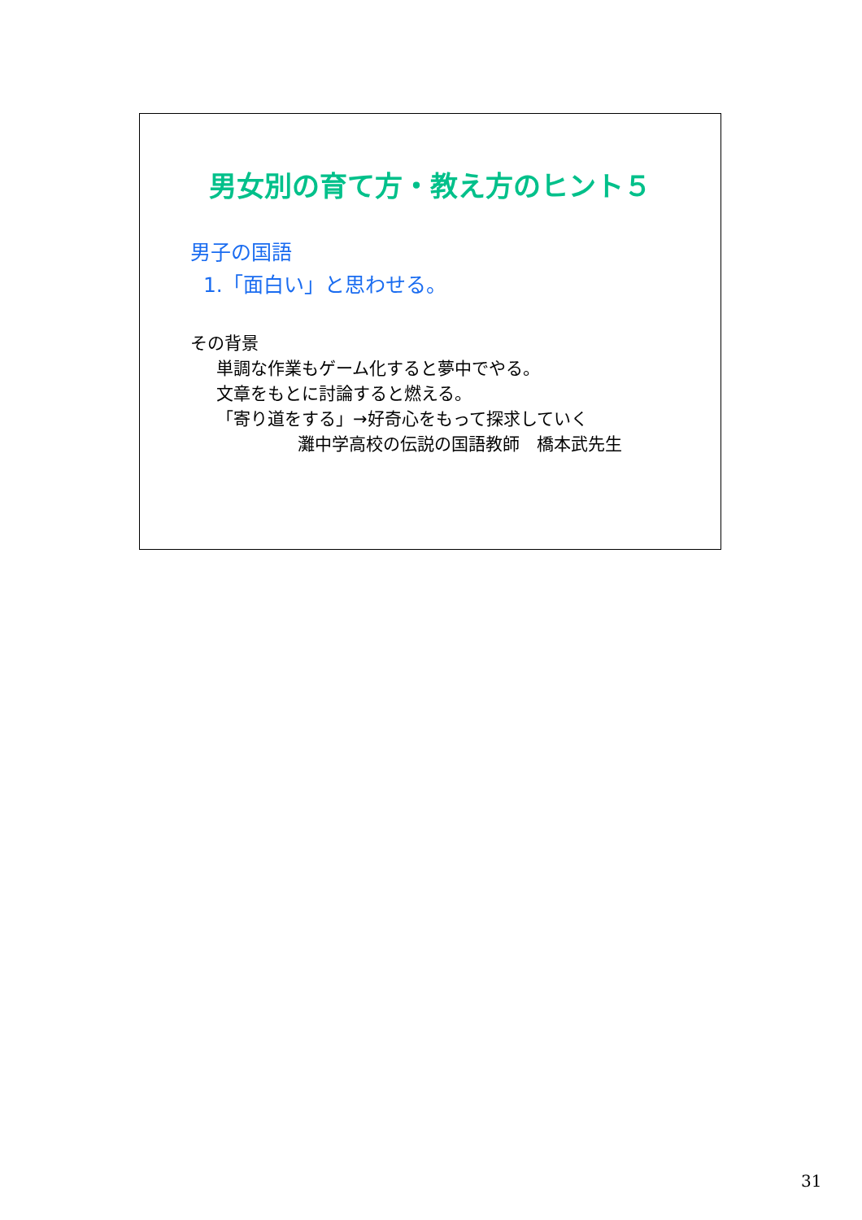男女別の育て方・教え方のヒント５
男子の国語
1.「面白い」と思わせる。
その背景
単調な作業もゲーム化すると夢中でやる。
文章をもとに討論すると燃える。
「寄り道をする」→好奇心をもって探求していく
灘中学高校の伝説の国語教師　橋本武先生
31